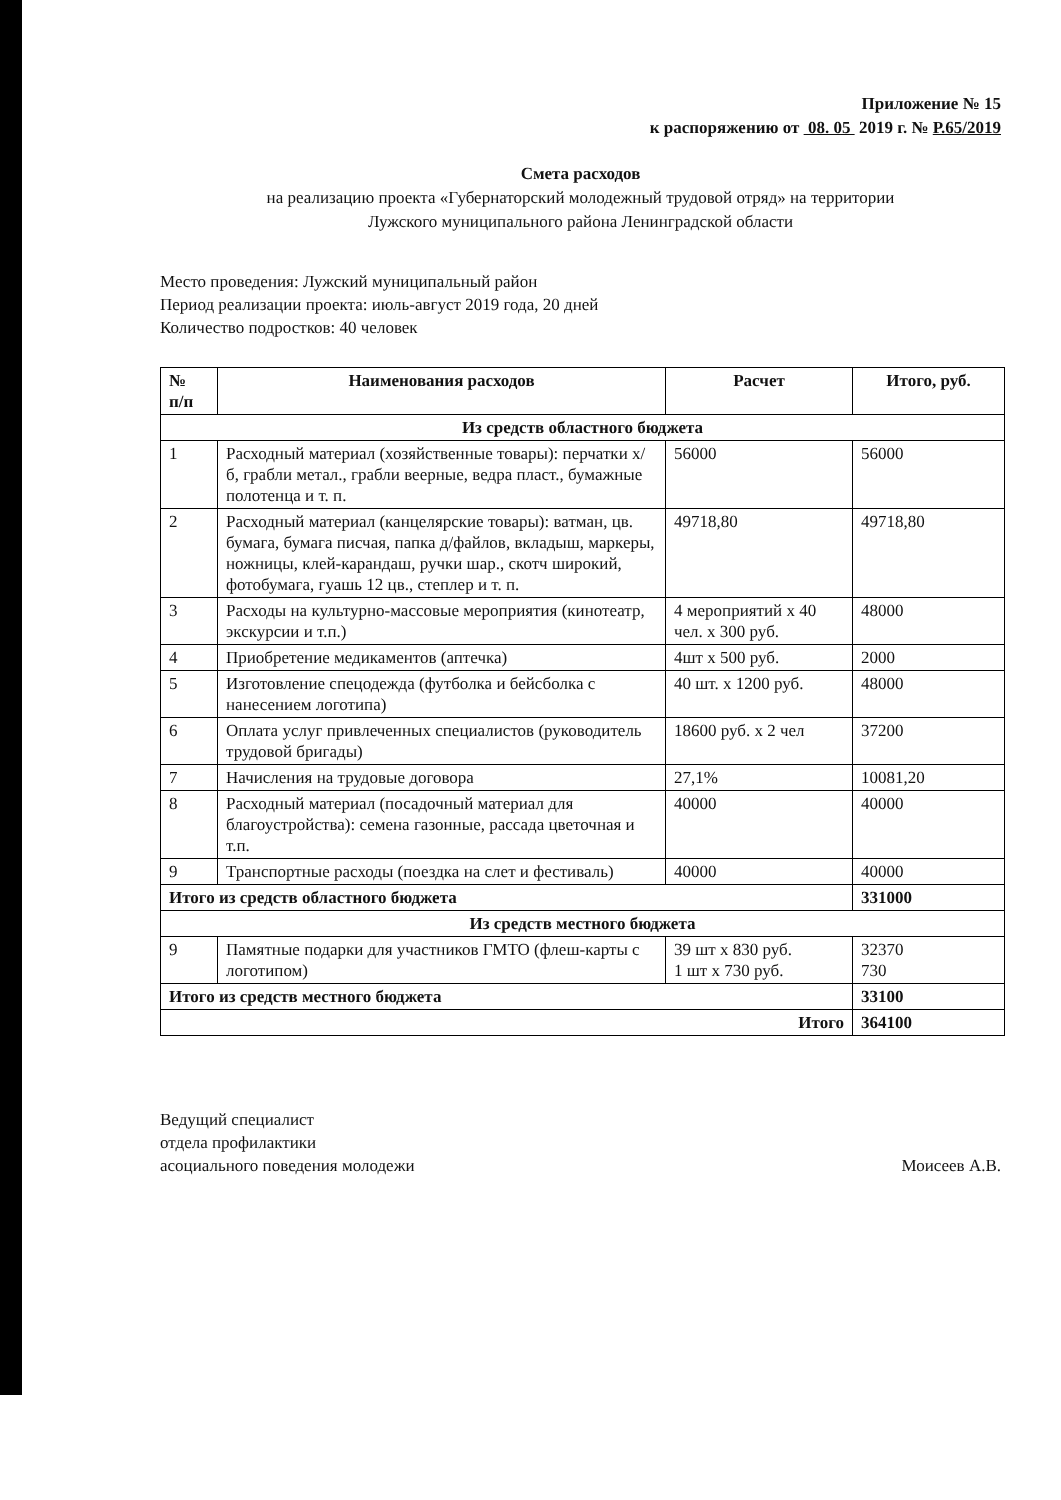Приложение № 15
к распоряжению от 08. 05 2019 г. № Р.65/2019
Смета расходов
на реализацию проекта «Губернаторский молодежный трудовой отряд» на территории
Лужского муниципального района Ленинградской области
Место проведения: Лужский муниципальный район
Период реализации проекта: июль-август 2019 года, 20 дней
Количество подростков: 40 человек
| № п/п | Наименования расходов | Расчет | Итого, руб. |
| --- | --- | --- | --- |
| Из средств областного бюджета | | | |
| 1 | Расходный материал (хозяйственные товары): перчатки х/б, грабли метал., грабли веерные, ведра пласт., бумажные полотенца и т. п. | 56000 | 56000 |
| 2 | Расходный материал (канцелярские товары): ватман, цв. бумага, бумага писчая, папка д/файлов, вкладыш, маркеры, ножницы, клей-карандаш, ручки шар., скотч широкий, фотобумага, гуашь 12 цв., степлер и т. п. | 49718,80 | 49718,80 |
| 3 | Расходы на культурно-массовые мероприятия (кинотеатр, экскурсии и т.п.) | 4 мероприятий х 40 чел. х 300 руб. | 48000 |
| 4 | Приобретение медикаментов (аптечка) | 4шт х 500 руб. | 2000 |
| 5 | Изготовление спецодежда (футболка и бейсболка с нанесением логотипа) | 40 шт. х 1200 руб. | 48000 |
| 6 | Оплата услуг привлеченных специалистов (руководитель трудовой бригады) | 18600 руб. х 2 чел | 37200 |
| 7 | Начисления на трудовые договора | 27,1% | 10081,20 |
| 8 | Расходный материал (посадочный материал для благоустройства): семена газонные, рассада цветочная и т.п. | 40000 | 40000 |
| 9 | Транспортные расходы (поездка на слет и фестиваль) | 40000 | 40000 |
| Итого из средств областного бюджета | | | 331000 |
| Из средств местного бюджета | | | |
| 9 | Памятные подарки для участников ГМТО (флеш-карты с логотипом) | 39 шт х 830 руб. 1 шт х 730 руб. | 32370 730 |
| Итого из средств местного бюджета | | | 33100 |
| Итого | | | 364100 |
Ведущий специалист
отдела профилактики
асоциального поведения молодежи
Моисеев А.В.